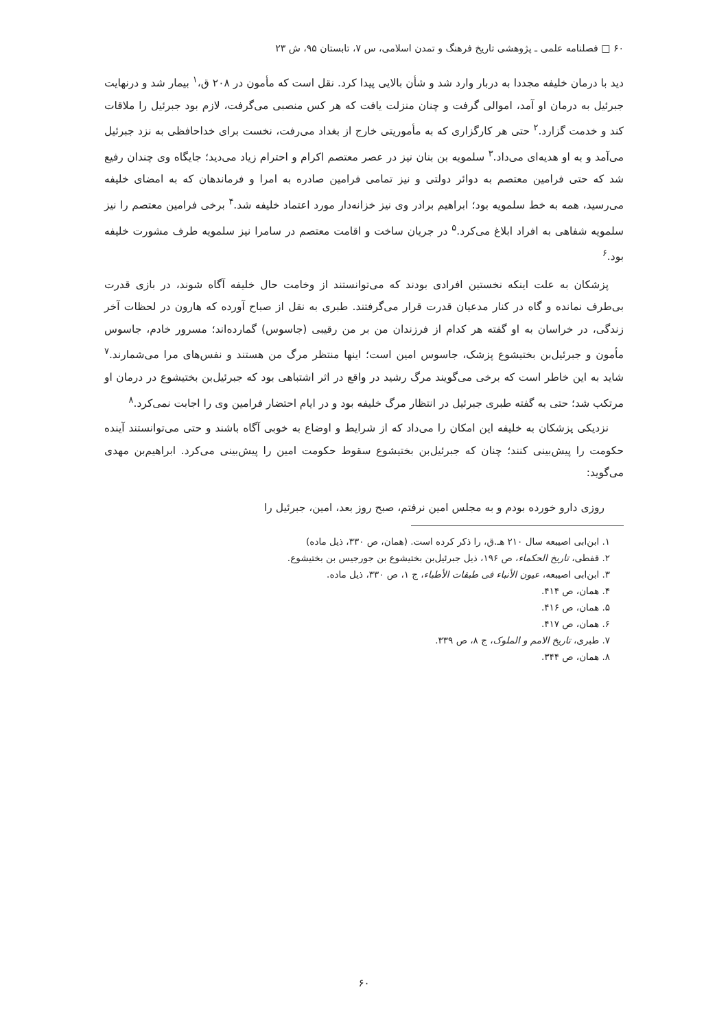۶۰ □ فصلنامه علمی ـ پژوهشی تاریخ فرهنگ و تمدن اسلامی، س ۷، تابستان ۹۵، ش ۲۳
دید با درمان خلیفه مجددا به دربار وارد شد و شأن بالایی پیدا کرد. نقل است که مأمون در ۲۰۸ ق،<sup>۱</sup> بیمار شد و درنهایت جبرئیل به درمان او آمد، اموالی گرفت و چنان منزلت یافت که هر کس منصبی می‌گرفت، لازم بود جبرئیل را ملاقات کند و خدمت گزارد.<sup>۲</sup> حتی هر کارگزاری که به مأموریتی خارج از بغداد می‌رفت، نخست برای خداحافظی به نزد جبرئیل می‌آمد و به او هدیه‌ای می‌داد.<sup>۳</sup> سلمویه بن بنان نیز در عصر معتصم اکرام و احترام زیاد می‌دید؛ جایگاه وی چندان رفیع شد که حتی فرامین معتصم به دوائر دولتی و نیز تمامی فرامین صادره به امرا و فرماندهان که به امضای خلیفه می‌رسید، همه به خط سلمویه بود؛ ابراهیم برادر وی نیز خزانه‌دار مورد اعتماد خلیفه شد.<sup>۴</sup> برخی فرامین معتصم را نیز سلمویه شفاهی به افراد ابلاغ می‌کرد.<sup>۵</sup> در جریان ساخت و اقامت معتصم در سامرا نیز سلمویه طرف مشورت خلیفه بود.<sup>۶</sup>
پزشکان به علت اینکه نخستین افرادی بودند که می‌توانستند از وخامت حال خلیفه آگاه شوند، در بازی قدرت بی‌طرف نمانده و گاه در کنار مدعیان قدرت قرار می‌گرفتند. طبری به نقل از صباح آورده که هارون در لحظات آخر زندگی، در خراسان به او گفته هر کدام از فرزندان من بر من رقیبی (جاسوس) گمارده‌اند؛ مسرور خادم، جاسوس مأمون و جبرئیل‌بن بختیشوع پزشک، جاسوس امین است؛ اینها منتظر مرگ من هستند و نفس‌های مرا می‌شمارند.<sup>۷</sup> شاید به این خاطر است که برخی می‌گویند مرگ رشید در واقع در اثر اشتباهی بود که جبرئیل‌بن بختیشوع در درمان او مرتکب شد؛ حتی به گفته طبری جبرئیل در انتظار مرگ خلیفه بود و در ایام احتضار فرامین وی را اجابت نمی‌کرد.<sup>۸</sup>
نزدیکی پزشکان به خلیفه این امکان را می‌داد که از شرایط و اوضاع به خوبی آگاه باشند و حتی می‌توانستند آینده حکومت را پیش‌بینی کنند؛ چنان که جبرئیل‌بن بختیشوع سقوط حکومت امین را پیش‌بینی می‌کرد. ابراهیم‌بن مهدی می‌گوید:
روزی دارو خورده بودم و به مجلس امین نرفتم، صبح روز بعد، امین، جبرئیل را
۱. ابن‌ابی اصیبعه سال ۲۱۰ هـ.ق، را ذکر کرده است. (همان، ص ۳۳۰، ذیل ماده)
۲. قفطی، تاریخ الحکماء، ص ۱۹۶، ذیل جبرئیل‌بن بختیشوع بن جورجیس بن بختیشوع.
۳. ابن‌ابی اصیبعه، عیون الأنباء فی طبقات الأطباء، ج ۱، ص ۳۳۰، ذیل ماده.
۴. همان، ص ۴۱۴.
۵. همان، ص ۴۱۶.
۶. همان، ص ۴۱۷.
۷. طبری، تاریخ الامم و الملوک، ج ۸، ص ۳۳۹.
۸. همان، ص ۳۴۴.
۶۰